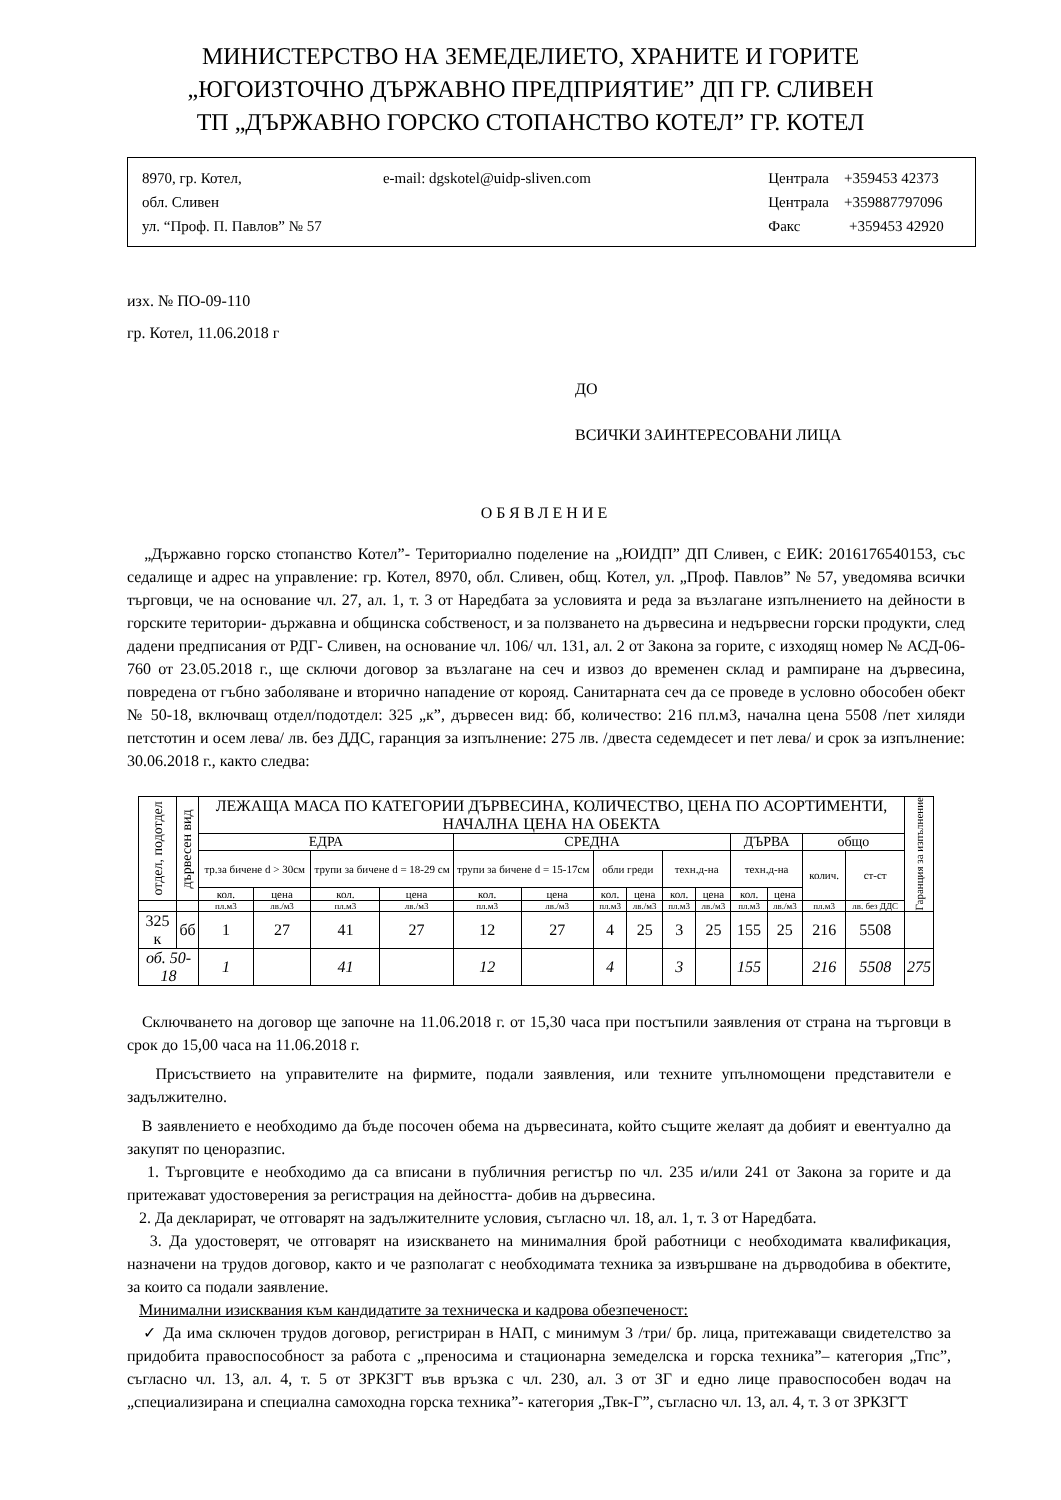МИНИСТЕРСТВО НА ЗЕМЕДЕЛИЕТО, ХРАНИТЕ И ГОРИТЕ
„ЮГОИЗТОЧНО ДЪРЖАВНО ПРЕДПРИЯТИЕ” ДП ГР. СЛИВЕН
ТП „ДЪРЖАВНО ГОРСКО СТОПАНСТВО КОТЕЛ” ГР. КОТЕЛ
8970, гр. Котел,
обл. Сливен
ул. “Проф. П. Павлов” № 57
e-mail: dgskotel@uidp-sliven.com
Централа +359453 42373
Централа +359887797096
Факс +359453 42920
изх. № ПО-09-110
гр. Котел, 11.06.2018 г
ДО
ВСИЧКИ ЗАИНТЕРЕСОВАНИ ЛИЦА
ОБЯВЛЕНИЕ
„Държавно горско стопанство Котел”- Териториално поделение на „ЮИДП” ДП Сливен, с ЕИК: 2016176540153, със седалище и адрес на управление: гр. Котел, 8970, обл. Сливен, общ. Котел, ул. „Проф. Павлов” № 57, уведомява всички търговци, че на основание чл. 27, ал. 1, т. 3 от Наредбата за условията и реда за възлагане изпълнението на дейности в горските територии- държавна и общинска собственост, и за ползването на дървесина и недървесни горски продукти, след дадени предписания от РДГ- Сливен, на основание чл. 106/ чл. 131, ал. 2 от Закона за горите, с изходящ номер № АСД-06-760 от 23.05.2018 г., ще сключи договор за възлагане на сеч и извоз до временен склад и рампиране на дървесина, повредена от гъбно заболяване и вторично нападение от корояд. Санитарната сеч да се проведе в условно обособен обект № 50-18, включващ отдел/подотдел: 325 „к”, дървесен вид: бб, количество: 216 пл.м3, начална цена 5508 /пет хиляди петстотин и осем лева/ лв. без ДДС, гаранция за изпълнение: 275 лв. /двеста седемдесет и пет лева/ и срок за изпълнение: 30.06.2018 г., както следва:
| отдел, подотдел | дървесен вид | ЛЕЖАЩА МАСА ПО КАТЕГОРИИ ДЪРВЕСИНА, КОЛИЧЕСТВО, ЦЕНА ПО АСОРТИМЕНТИ, НАЧАЛНА ЦЕНА НА ОБЕКТА | | | | | | | | | | | | | | Гаранция за изпълнение |
| --- | --- | --- | --- | --- | --- | --- | --- | --- | --- | --- | --- | --- | --- | --- | --- | --- |
| | | ЕДРА | | | | СРЕДНА | | | | | | ДЪРВА | | общо | | |
| | | тр.за бичене d > 30см | | трупи за бичене d = 18-29 см | | трупи за бичене d = 15-17см | | обли греди | | техн.д-на | | техн.д-на | | колич. | ст-ст | |
| | | кол. | цена | кол. | цена | кол. | цена | кол. | цена | кол. | цена | кол. | цена | | | |
| | | пл.м3 | лв./м3 | пл.м3 | лв./м3 | пл.м3 | лв./м3 | пл.м3 | лв./м3 | пл.м3 | лв./м3 | пл.м3 | лв./м3 | пл.м3 | лв. без ДДС | |
| 325 к | бб | 1 | 27 | 41 | 27 | 12 | 27 | 4 | 25 | 3 | 25 | 155 | 25 | 216 | 5508 | |
| об. 50-18 | | 1 | | 41 | | 12 | | 4 | | 3 | | 155 | | 216 | 5508 | 275 |
Сключването на договор ще започне на 11.06.2018 г. от 15,30 часа при постъпили заявления от страна на търговци в срок до 15,00 часа на 11.06.2018 г.
Присъствието на управителите на фирмите, подали заявления, или техните упълномощени представители е задължително.
В заявлението е необходимо да бъде посочен обема на дървесината, който същите желаят да добият и евентуално да закупят по ценоразпис.
1. Търговците е необходимо да са вписани в публичния регистър по чл. 235 и/или 241 от Закона за горите и да притежават удостоверения за регистрация на дейността- добив на дървесина.
2. Да декларират, че отговарят на задължителните условия, съгласно чл. 18, ал. 1, т. 3 от Наредбата.
3. Да удостоверят, че отговарят на изискването на минималния брой работници с необходимата квалификация, назначени на трудов договор, както и че разполагат с необходимата техника за извършване на дърводобива в обектите, за които са подали заявление.
Минимални изисквания към кандидатите за техническа и кадрова обезпеченост:
✓ Да има сключен трудов договор, регистриран в НАП, с минимум 3 /три/ бр. лица, притежаващи свидетелство за придобита правоспособност за работа с „преносима и стационарна земеделска и горска техника”– категория „Тпс”, съгласно чл. 13, ал. 4, т. 5 от ЗРКЗГТ във връзка с чл. 230, ал. 3 от ЗГ и едно лице правоспособен водач на „специализирана и специална самоходна горска техника”- категория „Твк-Г”, съгласно чл. 13, ал. 4, т. 3 от ЗРКЗГТ